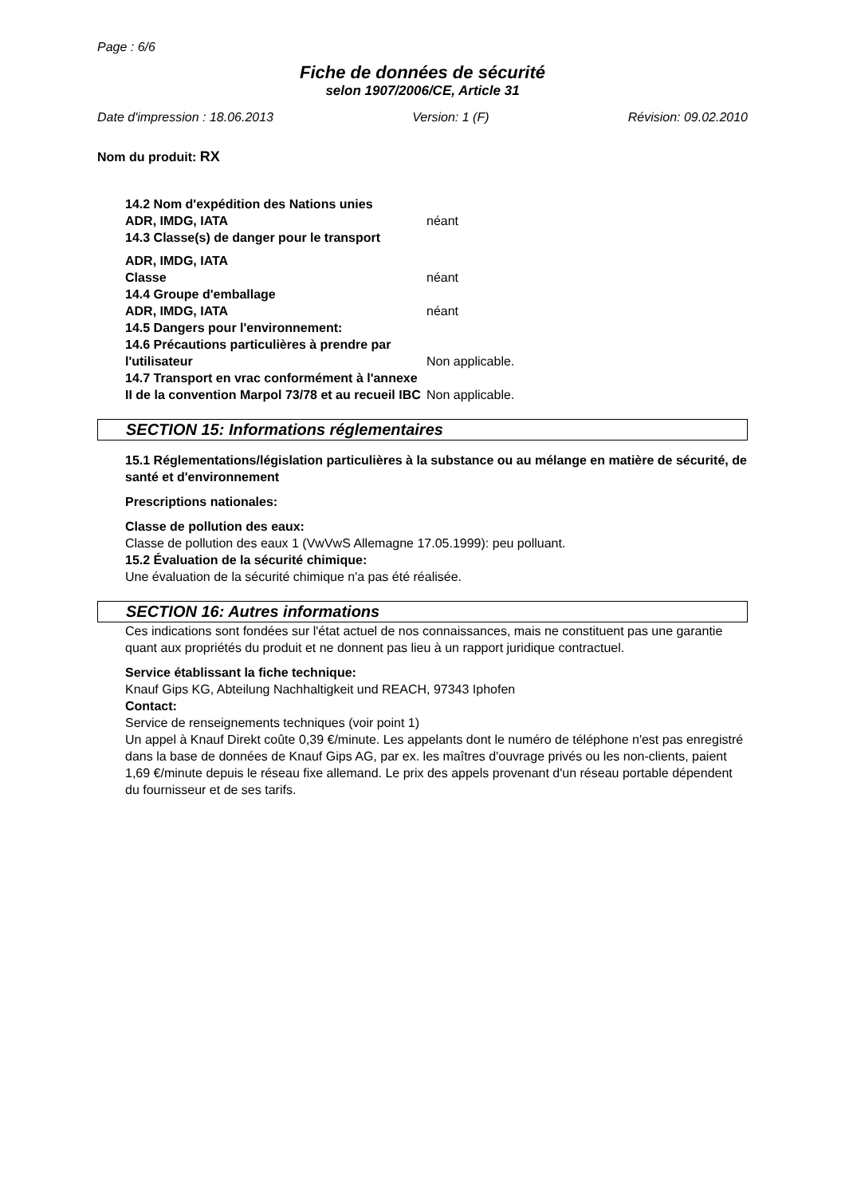Page : 6/6
Fiche de données de sécurité
selon 1907/2006/CE, Article 31
Date d'impression : 18.06.2013 Version: 1 (F) Révision: 09.02.2010
Nom du produit: RX
14.2 Nom d'expédition des Nations unies
ADR, IMDG, IATA néant
14.3 Classe(s) de danger pour le transport
ADR, IMDG, IATA
Classe néant
14.4 Groupe d'emballage
ADR, IMDG, IATA néant
14.5 Dangers pour l'environnement:
14.6 Précautions particulières à prendre par l'utilisateur Non applicable.
14.7 Transport en vrac conformément à l'annexe II de la convention Marpol 73/78 et au recueil IBC Non applicable.
SECTION 15: Informations réglementaires
15.1 Réglementations/législation particulières à la substance ou au mélange en matière de sécurité, de santé et d'environnement
Prescriptions nationales:
Classe de pollution des eaux:
Classe de pollution des eaux 1 (VwVwS Allemagne 17.05.1999): peu polluant.
15.2 Évaluation de la sécurité chimique:
Une évaluation de la sécurité chimique n'a pas été réalisée.
SECTION 16: Autres informations
Ces indications sont fondées sur l'état actuel de nos connaissances, mais ne constituent pas une garantie quant aux propriétés du produit et ne donnent pas lieu à un rapport juridique contractuel.
Service établissant la fiche technique:
Knauf Gips KG, Abteilung Nachhaltigkeit und REACH, 97343 Iphofen
Contact:
Service de renseignements techniques (voir point 1)
Un appel à Knauf Direkt coûte 0,39 €/minute. Les appelants dont le numéro de téléphone n'est pas enregistré dans la base de données de Knauf Gips AG, par ex. les maîtres d'ouvrage privés ou les non-clients, paient 1,69 €/minute depuis le réseau fixe allemand. Le prix des appels provenant d'un réseau portable dépendent du fournisseur et de ses tarifs.